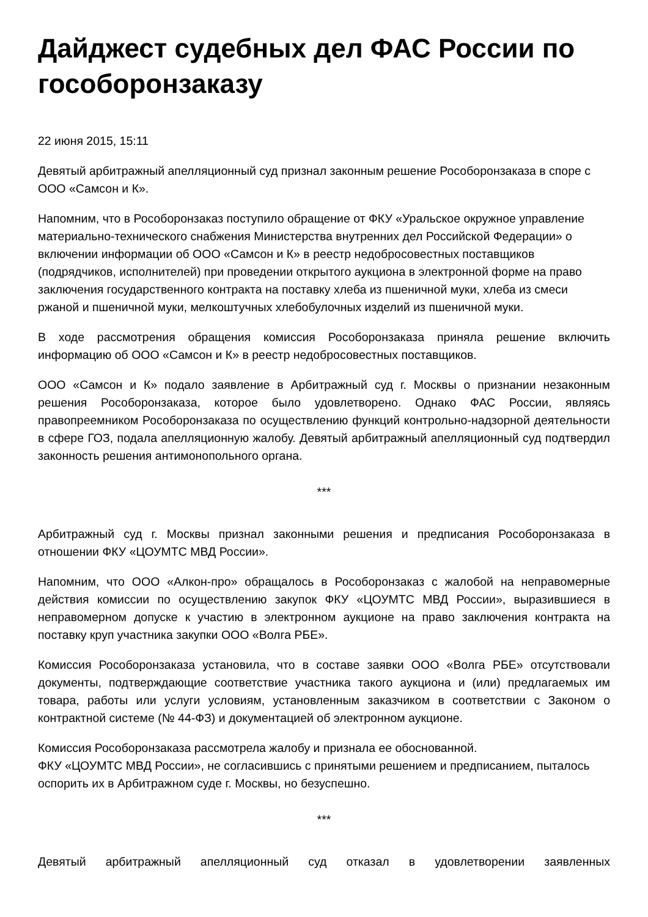Дайджест судебных дел ФАС России по гособоронзаказу
22 июня 2015, 15:11
Девятый арбитражный апелляционный суд признал законным решение Рособоронзаказа в споре с ООО «Самсон и К».
Напомним, что в Рособоронзаказ поступило обращение от ФКУ «Уральское окружное управление материально-технического снабжения Министерства внутренних дел Российской Федерации» о включении информации об ООО «Самсон и К» в реестр недобросовестных поставщиков (подрядчиков, исполнителей) при проведении открытого аукциона в электронной форме на право заключения государственного контракта на поставку хлеба из пшеничной муки, хлеба из смеси ржаной и пшеничной муки, мелкоштучных хлебобулочных изделий из пшеничной муки.
В ходе рассмотрения обращения комиссия Рособоронзаказа приняла решение включить информацию об ООО «Самсон и К» в реестр недобросовестных поставщиков.
ООО «Самсон и К» подало заявление в Арбитражный суд г. Москвы о признании незаконным решения Рособоронзаказа, которое было удовлетворено. Однако ФАС России, являясь правопреемником Рособоронзаказа по осуществлению функций контрольно-надзорной деятельности в сфере ГОЗ, подала апелляционную жалобу. Девятый арбитражный апелляционный суд подтвердил законность решения антимонопольного органа.
***
Арбитражный суд г. Москвы признал законными решения и предписания Рособоронзаказа в отношении ФКУ «ЦОУМТС МВД России».
Напомним, что ООО «Алкон-про» обращалось в Рособоронзаказ с жалобой на неправомерные действия комиссии по осуществлению закупок ФКУ «ЦОУМТС МВД России», выразившиеся в неправомерном допуске к участию в электронном аукционе на право заключения контракта на поставку круп участника закупки ООО «Волга РБЕ».
Комиссия Рособоронзаказа установила, что в составе заявки ООО «Волга РБЕ» отсутствовали документы, подтверждающие соответствие участника такого аукциона и (или) предлагаемых им товара, работы или услуги условиям, установленным заказчиком в соответствии с Законом о контрактной системе (№ 44-ФЗ) и документацией об электронном аукционе.
Комиссия Рособоронзаказа рассмотрела жалобу и признала ее обоснованной.
ФКУ «ЦОУМТС МВД России», не согласившись с принятыми решением и предписанием, пыталось оспорить их в Арбитражном суде г. Москвы, но безуспешно.
***
Девятый арбитражный апелляционный суд отказал в удовлетворении заявленных